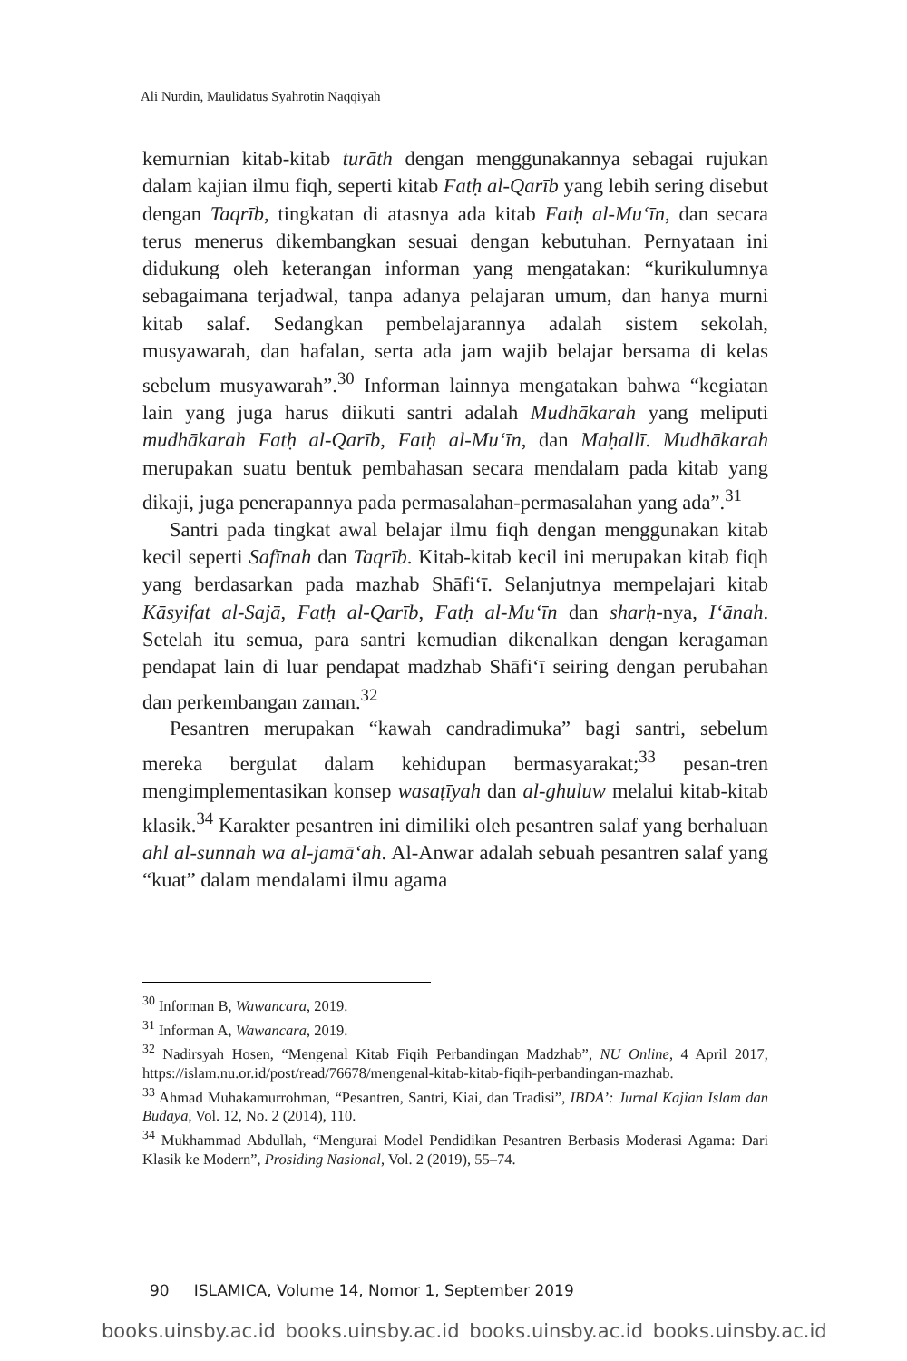Ali Nurdin, Maulidatus Syahrotin Naqqiyah
kemurnian kitab-kitab turāth dengan menggunakannya sebagai rujukan dalam kajian ilmu fiqh, seperti kitab Fatḥ al-Qarīb yang lebih sering disebut dengan Taqrīb, tingkatan di atasnya ada kitab Fatḥ al-Mu‘īn, dan secara terus menerus dikembangkan sesuai dengan kebutuhan. Pernyataan ini didukung oleh keterangan informan yang mengatakan: “kurikulumnya sebagaimana terjadwal, tanpa adanya pelajaran umum, dan hanya murni kitab salaf. Sedangkan pembelajarannya adalah sistem sekolah, musyawarah, dan hafalan, serta ada jam wajib belajar bersama di kelas sebelum musyawarah”.<sup>30</sup> Informan lainnya mengatakan bahwa “kegiatan lain yang juga harus diikuti santri adalah Mudhākarah yang meliputi mudhākarah Fatḥ al-Qarīb, Fatḥ al-Mu‘īn, dan Maḥallī. Mudhākarah merupakan suatu bentuk pembahasan secara mendalam pada kitab yang dikaji, juga penerapannya pada permasalahan-permasalahan yang ada”.<sup>31</sup>
Santri pada tingkat awal belajar ilmu fiqh dengan menggunakan kitab kecil seperti Safīnah dan Taqrīb. Kitab-kitab kecil ini merupakan kitab fiqh yang berdasarkan pada mazhab Shāfi‘ī. Selanjutnya mempelajari kitab Kāsyifat al-Sajā, Fatḥ al-Qarīb, Fatḥ al-Mu‘īn dan sharḥ-nya, I‘ānah. Setelah itu semua, para santri kemudian dikenalkan dengan keragaman pendapat lain di luar pendapat madzhab Shāfi‘ī seiring dengan perubahan dan perkembangan zaman.<sup>32</sup>
Pesantren merupakan “kawah candradimuka” bagi santri, sebelum mereka bergulat dalam kehidupan bermasyarakat;<sup>33</sup> pesan-tren mengimplementasikan konsep wasaṭīyah dan al-ghuluw melalui kitab-kitab klasik.<sup>34</sup> Karakter pesantren ini dimiliki oleh pesantren salaf yang berhaluan ahl al-sunnah wa al-jamā‘ah. Al-Anwar adalah sebuah pesantren salaf yang “kuat” dalam mendalami ilmu agama
<sup>30</sup> Informan B, Wawancara, 2019.
<sup>31</sup> Informan A, Wawancara, 2019.
<sup>32</sup> Nadirsyah Hosen, “Mengenal Kitab Fiqih Perbandingan Madzhab”, NU Online, 4 April 2017, https://islam.nu.or.id/post/read/76678/mengenal-kitab-kitab-fiqih-perbandingan-mazhab.
<sup>33</sup> Ahmad Muhakamurrohman, “Pesantren, Santri, Kiai, dan Tradisi”, IBDA’: Jurnal Kajian Islam dan Budaya, Vol. 12, No. 2 (2014), 110.
<sup>34</sup> Mukhammad Abdullah, “Mengurai Model Pendidikan Pesantren Berbasis Moderasi Agama: Dari Klasik ke Modern”, Prosiding Nasional, Vol. 2 (2019), 55–74.
90 ISLAMICA, Volume 14, Nomor 1, September 2019
books.uinsby.ac.id books.uinsby.ac.id books.uinsby.ac.id books.uinsby.ac.id